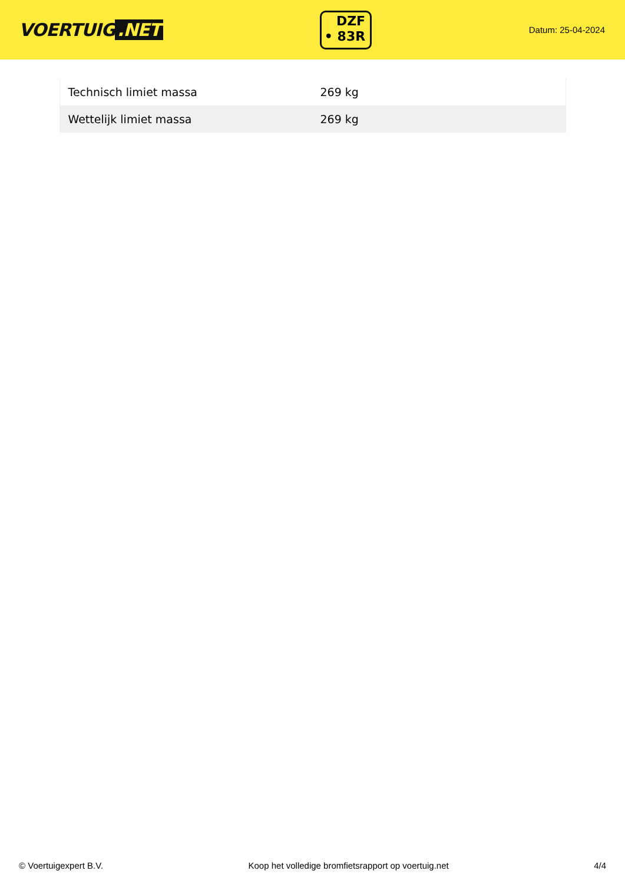VOERTUIG.NET
DZF
• 83R
Datum: 25-04-2024
| Technisch limiet massa | 269 kg |
| Wettelijk limiet massa | 269 kg |
© Voertuigexpert B.V. Koop het volledige bromfietsrapport op voertuig.net 4/4